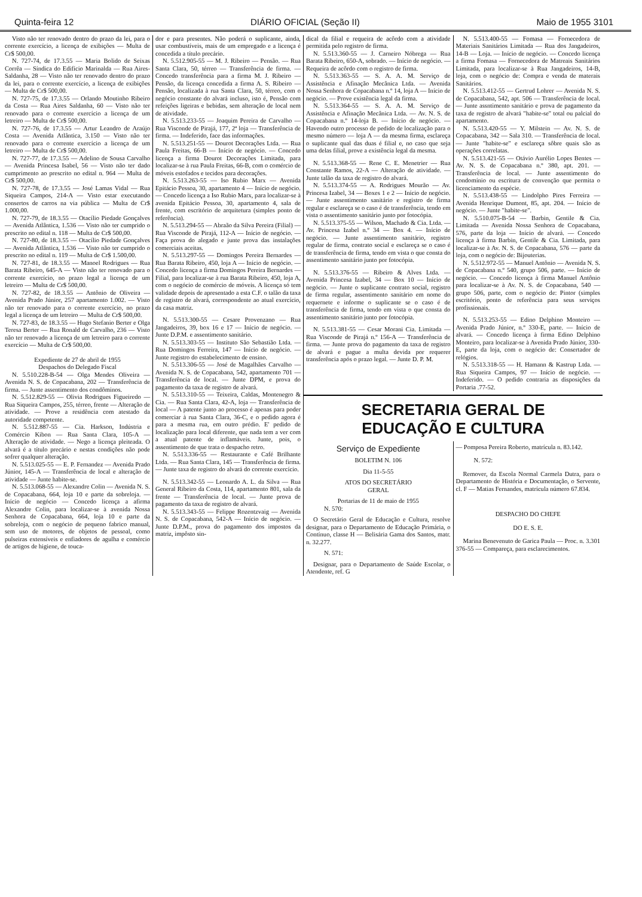Quinta-feira 12 DIÁRIO OFICIAL (Seção II) Maio de 1955 3101
Visto não ter renovado dentro do prazo da lei, para o corrente exercício, a licença de exibições — Multa de Cr$ 500,00.
N. 727-74, de 17.3.55 — Maria Bolido de Seixas Corrêa — Síndica do Edifício Marinalda — Rua Aires-Saldanha, 28 — Visto não ter renovado dentro do prazo da lei, para o corrente exercício, a licença de exibições — Multa de Cr$ 500,00.
N. 727-75, de 17.3.55 — Orlando Moutinho Ribeiro da Costa — Rua Aires Saldanha, 60 — Visto não ter renovado para o corrente exercício a licença de um letreiro — Multa de Cr$ 500,00.
N. 727-76, de 17.3.55 — Artur Leandro de Araújo Costa — Avenida Atlântica, 3.150 — Visto não ter renovado para o corrente exercício a licença de um letreiro — Multa de Cr$ 500,00.
N. 727-77, de 17.3.55 — Adelino de Sousa Carvalho — Avenida Princesa Isabel, 56 — Visto não ter dado cumprimento ao prescrito no edital n. 964 — Multa de Cr$ 500,00.
N. 727-78, de 17.3.55 — José Lamas Vidal — Rua Siqueira Campos, 214-A — Visto estar executando consertos de carros na via pública — Multa de Cr$ 1.000,00.
N. 727-79, de 18.3.55 — Otacílio Piedade Gonçalves — Avenida Atlântica, 1.536 — Visto não ter cumprido o prescrito no edital n. 118 — Multa de Cr$ 500,00.
N. 727-80, de 18.3.55 — Otacílio Piedade Gonçalves — Avenida Atlântica, 1.536 — Visto não ter cumprido o prescrito no edital n. 119 — Multa de Cr$ 1.500,00.
N. 727-81, de 18.3.55 — Manoel Rodrigues — Rua Barata Ribeiro, 645-A — Visto não ter renovado para o corrente exercício, no prazo legal a licença de um letreiro — Multa de Cr$ 500,00.
N. 727-82, de 18.3.55 — Antônio de Oliveira — Avenida Prado Júnior, 257 apartamento 1.002. — Visto não ter renovado para o corrente exercício, no prazo legal a licença de um letreiro — Multa de Cr$ 500,00.
N. 727-83, de 18.3.55 — Hugo Stefanio Berter e Olga Teresa Berter — Rua Ronald de Carvalho, 236 — Visto não ter renovado a licença de um letreiro para o corrente exercício — Multa de Cr$ 500,00.
Expediente de 27 de abril de 1955
Despachos do Delegado Fiscal
N. 5.510.228-B-54 — Olga Mendes Oliveira — Avenida N. S. de Copacabana, 202 — Transferência de firma. — Junte assentimento dos condôminos.
N. 5.512.829-55 — Olivia Rodrigues Figueiredo — Rua Siqueira Campos, 255, térreo, frente — Alteração de atividade. — Prove a residência com atestado da autoridade competente.
N. 5.512.887-55 — Cia. Harkson, Indústria e Comércio Kibon — Rua Santa Clara, 105-A — Alteração de atividade. — Nego a licença pleiteada. O alvará é a título precário e nestas condições não pode sofrer qualquer alteração.
N. 5.513.025-55 — E. P. Fernandez — Avenida Prado Júnior, 145-A — Transferência de local e alteração de atividade — Junte habite-se.
N. 5.513.068-55 — Alexandre Colin — Avenida N. S. de Copacabana, 664, loja 10 e parte da sobreloja. — Início de negócio — Concedo licença a afirma Alexandre Colin, para localizar-se à avenida Nossa Senhora de Copacabana, 664, loja 10 e parte da sobreloja, com o negócio de pequeno fabrico manual, sem uso de motores, de objetos de pessoal, como pulseiras extensíveis e enfiadores de agulha e comércio de artigos de higiene, de touca-
dor e para presentes. Não poderá o suplicante, ainda, usar combustíveis, mais de um empregado e a licença é concedida a título precário.
N. 5.512.905-55 — M. J. Ribeiro — Pensão. — Rua Santa Clara, 50, térreo — Transferência de firma. — Concedo transferência para a firma M. J. Ribeiro — Pensão, da licença concedida a firma A. S. Ribeiro — Pensão, localizada à rua Santa Clara, 50, térreo, com o negócio constante do alvará incluso, isto é, Pensão com refeições ligeiras e bebidas, sem alteração de local nem de atividade.
N. 5.513.233-55 — Joaquim Pereira de Carvalho — Rua Visconde de Pirajá, 177, 2ª loja — Transferência de firma. — Indeferido, face das informações.
N. 5.513.251-55 — Dourot Decorações Ltda. — Rua Paula Freitas, 66-B — Início de negócio. — Concedo licença a firma Dourot Decorações Limitada, para localizar-se à rua Paula Freitas, 66-B, com o comércio de móveis estofados e tecidos para decorações.
N. 5.513.263-55 — Iso Rubio Marx — Avenida Epitácio Pessoa, 30, apartamento 4 — Início de negócio. — Concedo licença a Iso Rubio Marx, para localizar-se à avenida Epitácio Pessoa, 30, apartamento 4, sala de frente, com escritório de arquitetura (simples ponto de referência).
N. 5.513.294-55 — Abraão da Silva Pereira (Filial) — Rua Visconde de Pirajá, 112-A — Início de negócio. — Faça prova do alegado e junte prova das instalações comerciais aceitas.
N. 5.513.297-55 — Domingos Pereira Bernardes — Rua Barata Ribeiro, 450, loja A — Início de negócio. — Concedo licença a firma Domingos Pereira Bernardes — Filial, para localizar-se à rua Barata Ribeiro, 450, loja A, com o negócio de comércio de móveis. A licença só tem validade depois de apresentado a esta C.F. o talão da taxa de registro de alvará, correspondente ao atual exercício, da casa matriz.
N. 5.513.300-55 — Cesare Provenzano — Rua Jangadeiros, 39, box 16 e 17 — Início de negócio. — Junte D.P.M. e assentimento sanitário.
N. 5.513.303-55 — Instituto São Sebastião Ltda. — Rua Domingos Ferreira, 147 — Início de negócio. — Junte registro do estabelecimento de ensino.
N. 5.513.306-55 — José de Magalhães Carvalho — Avenida N. S. de Copacabana, 542, apartamento 701 — Transferência de local. — Junte DPM, e prova do pagamento da taxa de registro de alvará.
N. 5.513.310-55 — Teixeira, Caldas, Montenegro & Cia. — Rua Santa Clara, 42-A, loja — Transferência de local — A patente junto ao processo é apenas para poder comerciar à rua Santa Clara, 36-C, e o pedido agora é para a mesma rua, em outro prédio. E' pedido de localização para local diferente, que nada tem a ver com a atual patente de inflamáveis. Junte, pois, o assentimento de que trata o despacho retro.
N. 5.513.336-55 — Restaurante e Café Brilhante Ltda. — Rua Santa Clara, 145 — Transferência de firma. — Junte taxa de registro do alvará do corrente exercício.
N. 5.513.342-55 — Leonardo A. L. da Silva — Rua General Ribeiro da Costa, 114, apartamento 801, sala da frente — Transferência de local. — Junte prova de pagamento da taxa de registro de alvará.
N. 5.513.343-55 — Felippe Rozentzvaig — Avenida N. S. de Copacabana, 542-A — Início de negócio. — Junte D.P.M., prova do pagamento dos impostos da matriz, impôsto sin-
dical da filial e requeira de acôrdo com a atividade permitida pelo registro de firma.
N. 5.513.360-55 — J. Carneiro Nóbrega — Rua Barata Ribeiro, 650-A, sobrado. — Início de negócio. — Requeira de acôrdo com o registro de firma.
N. 5.513.363-55 — S. A. A. M. Serviço de Assistência e Afinação Mecânica Ltda. — Avenida Nossa Senhora de Copacabana n.º 14, loja A — Início de negócio. — Prove existência legal da firma.
N. 5.513.364-55 — S. A. A. M. Serviço de Assistência e Afinação Mecânica Ltda. — Av. N. S. de Copacabana n.º 14-loja B. — Início de negócio. — Havendo outro processo de pedido de localização para o mesmo número — loja A — da mesma firma, esclareça o suplicante qual das duas é filial e, no caso que seja uma delas filial, prove a existência legal da mesma.
N. 5.513.368-55 — Rene C. E. Menetrier — Rua Constante Ramos, 22-A — Alteração de atividade. — Junte talão da taxa de registro do alvará.
N. 5.513.374-55 — A. Rodrigues Mourão — Av. Princesa Izabel, 34 — Boxes 1 e 2 — Início de negócio. — Junte assentimento sanitário e registro de firma regular e esclareça se o caso é de transferência, tendo em vista o assentimento sanitário junto por fotocópia.
N. 5.513.375-55 — Wilson, Machado & Cia. Ltda. — Av. Princesa Izabel n.º 34 — Box 4. — Início de negócio. — Junte assentimento sanitário, registro regular de firma, contrato social e esclareça se o caso é de transferência de firma, tendo em vista o que consta do assentimento sanitário junto por fotocópia.
N. 5.513.376-55 — Ribeiro & Alves Ltda. — Avenida Princesa Izabel, 34 — Box 10 — Início de negócio. — Junte o suplicante contrato social, registro de firma regular, assentimento sanitário em nome do requernete e informe o suplicante se o caso é de transferência de firma, tendo em vista o que consta do assentimento sanitário junto por fotocópia.
N. 5.513.381-55 — Cesar Morani Cia. Limitada — Rua Visconde de Pirajá n.º 156-A — Transferência de firma. — Junte prova do pagamento da taxa de registro de alvará e pague a multa devida por requerer transferência após o prazo legal. — Junte D. P. M.
N. 5.513.400-55 — Fomasa — Fornecedora de Materiais Sanitários Limitada — Rua dos Jangadeiros, 14-B — Loja. — Início de negócio. — Concedo licença a firma Fomasa — Fornecedora de Matreais Sanitários Limitada, para localizar-se à Rua Jangadeiros, 14-B, loja, com o negócio de: Compra e venda de materais Sanitários.
N. 5.513.412-55 — Gertrud Lohrer — Avenida N. S. de Copacabana, 542, apt. 506 — Transferência de local. — Junte assntimento sanitário e prova de pagamento da taxa de registro de alvará "habite-se" total ou palcial do apartamento.
N. 5.513.420-55 — Y. Milstein — Av. N. S. de Copacabana, 342 — Sala 310. — Transferência de local. — Junte "habite-se" e esclareça sôbre quais são as operações correlatas.
N. 5.513.421-55 — Otávio Aurélio Lopes Bentes — Av. N. S. de Copacabana n.º 380, apt. 201. — Transferência de local. — Junte assentimento do condomínio ou escritura de convenção que permita o licenciamento da espécie.
N. 5.513.438-55 — Lindolpho Pires Ferreira — Avenida Henrique Dumont, 85, apt. 204. — Início de negócio. — Junte "habite-se".
N. 5.510.075-B-54 — Barbin, Gentile & Cia. Limitada — Avenida Nossa Senhora de Copacabana, 576, parte da loja — Início de alvará. — Concedo licença à firma Barbin, Gentile & Cia. Limitada, para localizar-se à Av. N. S. de Copacabana, 576 — parte da loja, com o negócio de: Bijouterias.
N. 5.512.972-55 — Manuel Antônio — Avenida N. S. de Copacabana n.º 540, grupo 506, parte. — Início de negócio. — Concedo licença à firma Manuel Antônio para localizar-se à Av. N. S. de Copacabana, 540 — grupo 506, parte, com o negócio de: Pintor (simples escritório, ponto de referência para seus serviços profissionais.
N. 5.513.253-55 — Edino Delphino Monteiro — Avenida Prado Júnior, n.º 330-E, parte. — Início de alvará. — Concedo licença à firma Edino Delphino Monteiro, para localizar-se à Avenida Prado Júnior, 330-E, parte da loja, com o negócio de: Consertador de relógios.
N. 5.513.318-55 — H. Hamann & Kastrup Ltda. — Rua Siqueira Campos, 97 — Início de negócio. — Indeferido. — O pedido contraria as disposições da Portaria .77-52.
SECRETARIA GERAL DE
EDUCAÇÃO E CULTURA
Serviço de Expediente
BOLETIM N. 106
Dia 11-5-55
ATOS DO SECRETÁRIO
GERAL
Portarias de 11 de maio de 1955
N. 570:
O Secretário Geral de Educação e Cultura, resolve designar, para o Departamento de Educação Primária, o Contínuo, classe H — Belisária Gama dos Santos, matr. n. 32.277.
N. 571:
Designar, para o Departamento de Saúde Escolar, o Atendente, ref. G
— Pomposa Pereira Roberto, matrícula n. 83.142.
N. 572:
Remover, da Escola Normal Carmela Dutra, para o Departamento de História e Documentação, o Servente, cl. F — Matias Fernandes, matrícula número 67.834.
DESPACHO DO CHEFE
DO E. S. E.
Marina Benevenuto de Garica Paula — Proc. n. 3.301 376-55 — Compareça, para esclarecimentos.